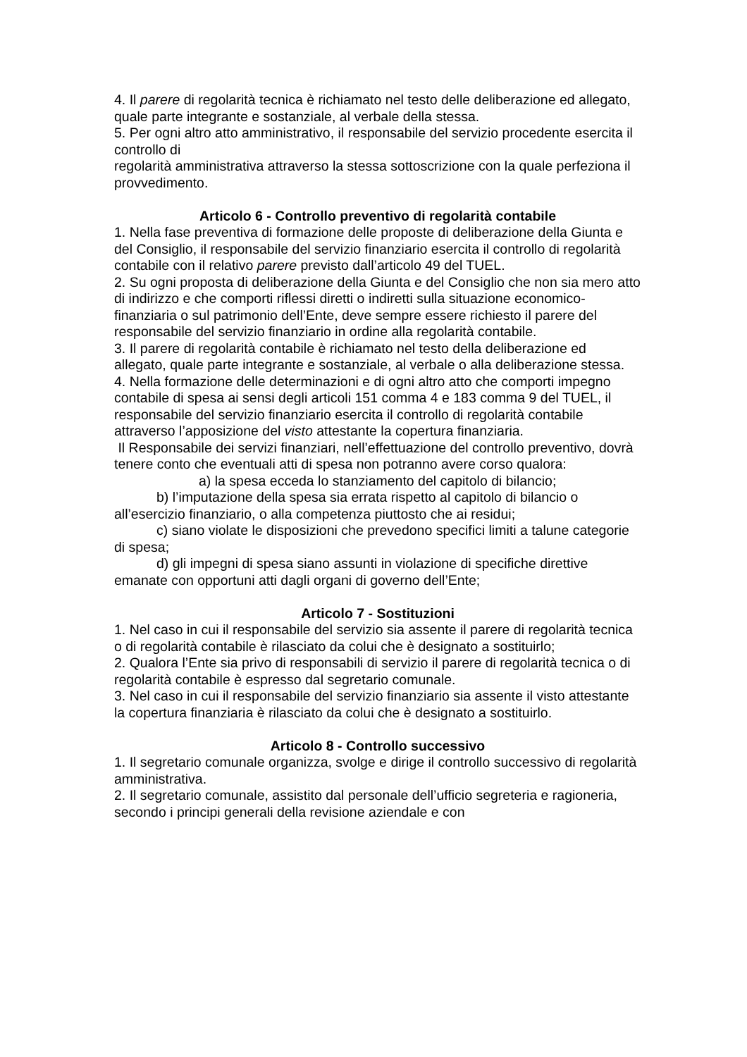4. Il parere di regolarità tecnica è richiamato nel testo delle deliberazione ed allegato, quale parte integrante e sostanziale, al verbale della stessa.
5. Per ogni altro atto amministrativo, il responsabile del servizio procedente esercita il controllo di
regolarità amministrativa attraverso la stessa sottoscrizione con la quale perfeziona il provvedimento.
Articolo 6 - Controllo preventivo di regolarità contabile
1. Nella fase preventiva di formazione delle proposte di deliberazione della Giunta e del Consiglio, il responsabile del servizio finanziario esercita il controllo di regolarità contabile con il relativo parere previsto dall’articolo 49 del TUEL.
2. Su ogni proposta di deliberazione della Giunta e del Consiglio che non sia mero atto di indirizzo e che comporti riflessi diretti o indiretti sulla situazione economico-finanziaria o sul patrimonio dell’Ente, deve sempre essere richiesto il parere del responsabile del servizio finanziario in ordine alla regolarità contabile.
3. Il parere di regolarità contabile è richiamato nel testo della deliberazione ed allegato, quale parte integrante e sostanziale, al verbale o alla deliberazione stessa.
4. Nella formazione delle determinazioni e di ogni altro atto che comporti impegno contabile di spesa ai sensi degli articoli 151 comma 4 e 183 comma 9 del TUEL, il responsabile del servizio finanziario esercita il controllo di regolarità contabile attraverso l’apposizione del visto attestante la copertura finanziaria.
Il Responsabile dei servizi finanziari, nell’effettuazione del controllo preventivo, dovrà tenere conto che eventuali atti di spesa non potranno avere corso qualora:
a) la spesa ecceda lo stanziamento del capitolo di bilancio;
b) l’imputazione della spesa sia errata rispetto al capitolo di bilancio o all’esercizio finanziario, o alla competenza piuttosto che ai residui;
c) siano violate le disposizioni che prevedono specifici limiti a talune categorie di spesa;
d) gli impegni di spesa siano assunti in violazione di specifiche direttive emanate con opportuni atti dagli organi di governo dell’Ente;
Articolo 7 - Sostituzioni
1. Nel caso in cui il responsabile del servizio sia assente il parere di regolarità tecnica o di regolarità contabile è rilasciato da colui che è designato a sostituirlo;
2. Qualora l’Ente sia privo di responsabili di servizio il parere di regolarità tecnica o di regolarità contabile è espresso dal segretario comunale.
3. Nel caso in cui il responsabile del servizio finanziario sia assente il visto attestante la copertura finanziaria è rilasciato da colui che è designato a sostituirlo.
Articolo 8 - Controllo successivo
1. Il segretario comunale organizza, svolge e dirige il controllo successivo di regolarità amministrativa.
2. Il segretario comunale, assistito dal personale dell’ufficio segreteria e ragioneria, secondo i principi generali della revisione aziendale e con